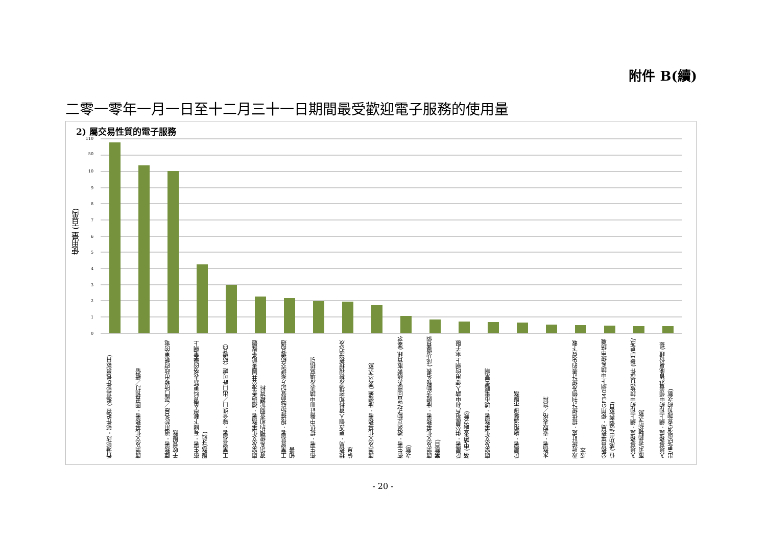附件 B(續)
二零一零年一月一日至十二月三十一日期間最受歡迎電子服務的使用量
2) 屬交易性質的電子服務
使用量 (百萬)
110
50
10
9
8
7
6
5
4
3
2
1
0
香港郵政 - 郵件追查 (追查郵件/包裹數目)
康樂及文化事務署 - 圖書預訂／續借
庫務署 - 適用於各局／部門所發出政府帳單的電子收費服務
衞生署 - 有關下載學童資料更新表格的學童網上服務(牙科)
工業貿易署 - 綜合進口／出口許可證（紡織品）
康樂及文化事務署 - 透過香港公共圖書館多媒體資訊系統預約和查閱館藏資料
工業貿易署 - 根據紡織商登記方案遞交紡織品通知書
衞生署 - 提供中醫註冊申請表及填寫指引
稅務局 - 更改個人資料和密碼及檢視稅務狀況及信息
康樂及文化事務署 - 康體通 (要求次數)
衞生署 - 透過互動式話音回應系統索取資訊 (要求次數)
康樂及文化事務署 - 康體活動報名表 (成功繳費個案數目)
房屋署 - 供公屋租戶和申請人使用的網上電子服務 (申請/查詢次數)
康樂及文化事務署 - 城市電腦售票網
房屋署 - 繳租溫馨提示服務
水務署 - 索取表格／資料
政府統計處 - 提供統計刊物及統計表的免費下載版本
公務員事務局 - 使用GF340網上申請系統申請職位 (成功申請個案數目)
入境事務處 - 網上預約申請旅行證件 (提出/更改/取消/查詢預約次數)
入境事務處 - 網上預約申領香港智能身份證 (提出/更改/取消/查詢預約次數)
- 20 -